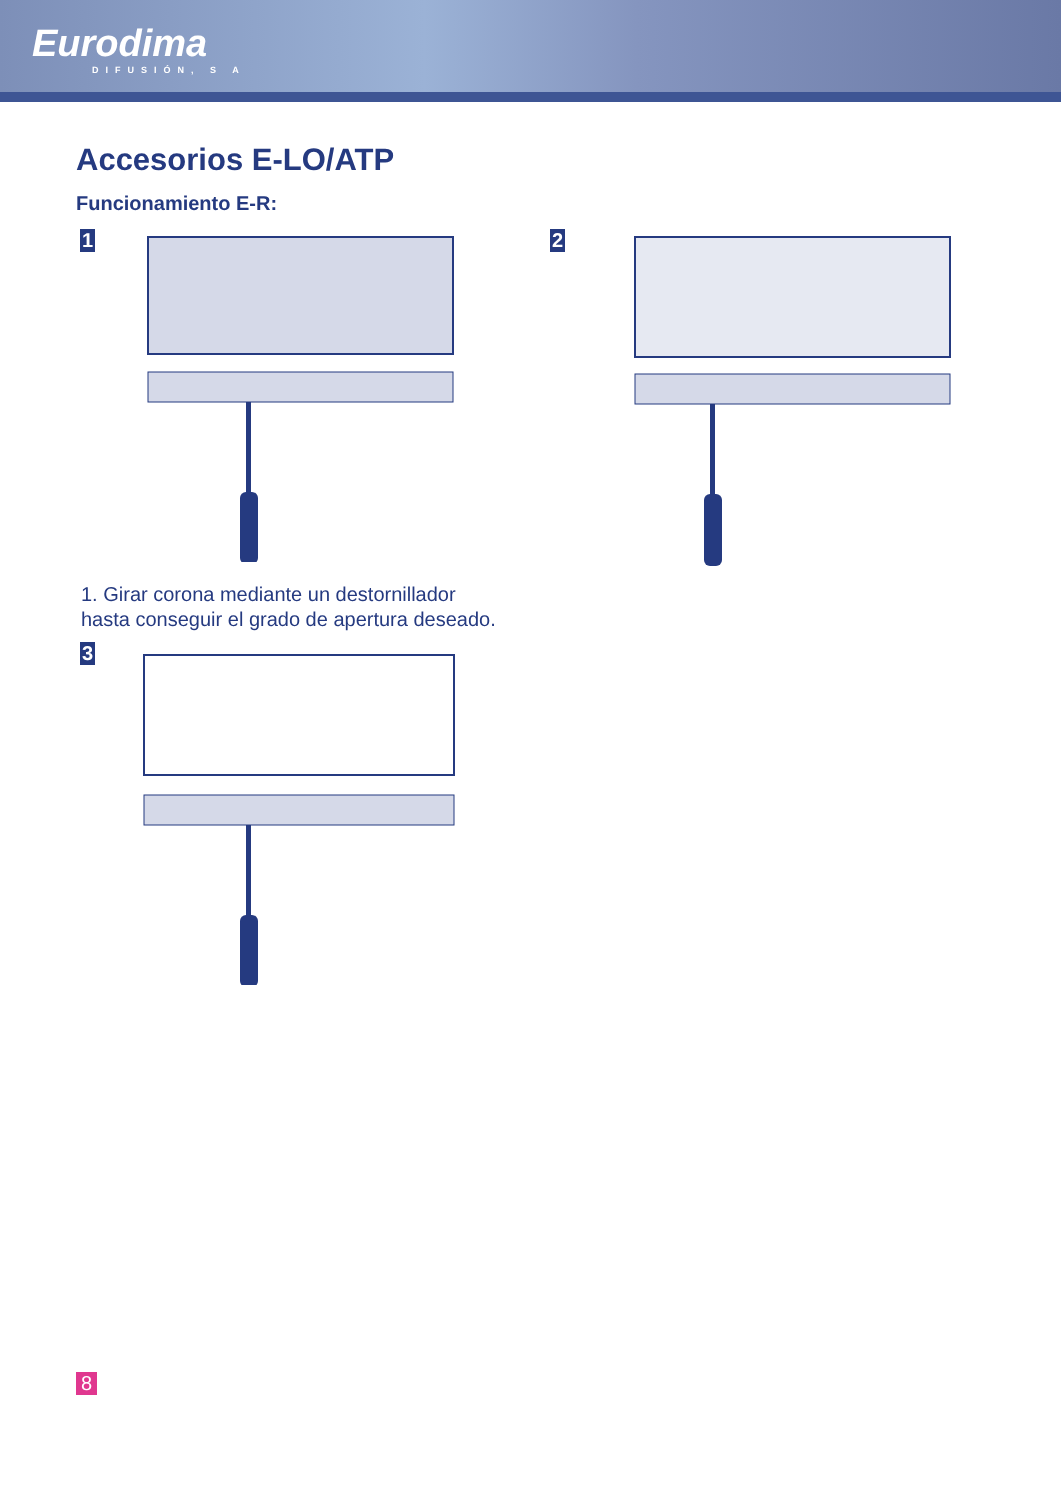Eurodima
DIFUSIÓN, S A
Accesorios E-LO/ATP
Funcionamiento E-R:
1 2
1. Girar corona mediante un destornillador
hasta conseguir el grado de apertura deseado.
3
8